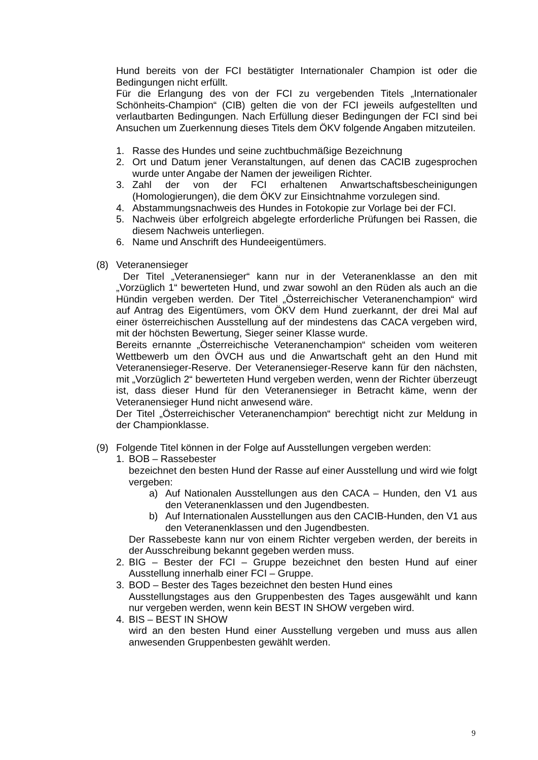Hund bereits von der FCI bestätigter Internationaler Champion ist oder die Bedingungen nicht erfüllt.
Für die Erlangung des von der FCI zu vergebenden Titels „Internationaler Schönheits-Champion“ (CIB) gelten die von der FCI jeweils aufgestellten und verlautbarten Bedingungen. Nach Erfüllung dieser Bedingungen der FCI sind bei Ansuchen um Zuerkennung dieses Titels dem ÖKV folgende Angaben mitzuteilen.
1. Rasse des Hundes und seine zuchtbuchmäßige Bezeichnung
2. Ort und Datum jener Veranstaltungen, auf denen das CACIB zugesprochen wurde unter Angabe der Namen der jeweiligen Richter.
3. Zahl der von der FCI erhaltenen Anwartschaftsbescheinigungen (Homologierungen), die dem ÖKV zur Einsichtnahme vorzulegen sind.
4. Abstammungsnachweis des Hundes in Fotokopie zur Vorlage bei der FCI.
5. Nachweis über erfolgreich abgelegte erforderliche Prüfungen bei Rassen, die diesem Nachweis unterliegen.
6. Name und Anschrift des Hundeeigentümers.
(8) Veteranensieger
Der Titel „Veteranensieger“ kann nur in der Veteranenklasse an den mit „Vorzüglich 1“ bewerteten Hund, und zwar sowohl an den Rüden als auch an die Hündin vergeben werden. Der Titel „Österreichischer Veteranenchampion“ wird auf Antrag des Eigentümers, vom ÖKV dem Hund zuerkannt, der drei Mal auf einer österreichischen Ausstellung auf der mindestens das CACA vergeben wird, mit der höchsten Bewertung, Sieger seiner Klasse wurde.
Bereits ernannte „Österreichische Veteranenchampion“ scheiden vom weiteren Wettbewerb um den ÖVCH aus und die Anwartschaft geht an den Hund mit Veteranensieger-Reserve. Der Veteranensieger-Reserve kann für den nächsten, mit „Vorzüglich 2“ bewerteten Hund vergeben werden, wenn der Richter überzeugt ist, dass dieser Hund für den Veteranensieger in Betracht käme, wenn der Veteranensieger Hund nicht anwesend wäre.
Der Titel „Österreichischer Veteranenchampion“ berechtigt nicht zur Meldung in der Championklasse.
(9) Folgende Titel können in der Folge auf Ausstellungen vergeben werden:
1. BOB – Rassebester
bezeichnet den besten Hund der Rasse auf einer Ausstellung und wird wie folgt vergeben:
a) Auf Nationalen Ausstellungen aus den CACA – Hunden, den V1 aus den Veteranenklassen und den Jugendbesten.
b) Auf Internationalen Ausstellungen aus den CACIB-Hunden, den V1 aus den Veteranenklassen und den Jugendbesten.
Der Rassebeste kann nur von einem Richter vergeben werden, der bereits in der Ausschreibung bekannt gegeben werden muss.
2. BIG – Bester der FCI – Gruppe bezeichnet den besten Hund auf einer Ausstellung innerhalb einer FCI – Gruppe.
3. BOD – Bester des Tages bezeichnet den besten Hund eines
Ausstellungstages aus den Gruppenbesten des Tages ausgewählt und kann nur vergeben werden, wenn kein BEST IN SHOW vergeben wird.
4. BIS – BEST IN SHOW
wird an den besten Hund einer Ausstellung vergeben und muss aus allen anwesenden Gruppenbesten gewählt werden.
9